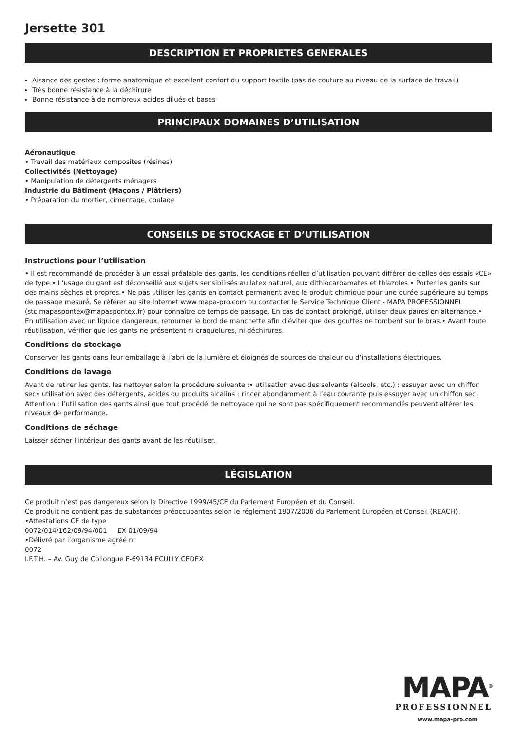Jersette 301
DESCRIPTION ET PROPRIETES GENERALES
Aisance des gestes : forme anatomique et excellent confort du support textile (pas de couture au niveau de la surface de travail)
Très bonne résistance à la déchirure
Bonne résistance à de nombreux acides dilués et bases
PRINCIPAUX DOMAINES D’UTILISATION
Aéronautique
• Travail des matériaux composites (résines)
Collectivités (Nettoyage)
• Manipulation de détergents ménagers
Industrie du Bâtiment (Maçons / Plâtriers)
• Préparation du mortier, cimentage, coulage
CONSEILS DE STOCKAGE ET D’UTILISATION
Instructions pour l’utilisation
• Il est recommandé de procéder à un essai préalable des gants, les conditions réelles d’utilisation pouvant différer de celles des essais «CE» de type.• L’usage du gant est déconseillé aux sujets sensibilisés au latex naturel, aux dithiocarbamates et thiazoles.• Porter les gants sur des mains sèches et propres.• Ne pas utiliser les gants en contact permanent avec le produit chimique pour une durée supérieure au temps de passage mesuré. Se référer au site Internet www.mapa-pro.com ou contacter le Service Technique Client - MAPA PROFESSIONNEL (stc.mapaspontex@mapaspontex.fr) pour connaître ce temps de passage. En cas de contact prolongé, utiliser deux paires en alternance.• En utilisation avec un liquide dangereux, retourner le bord de manchette afin d’éviter que des gouttes ne tombent sur le bras.• Avant toute réutilisation, vérifier que les gants ne présentent ni craquelures, ni déchirures.
Conditions de stockage
Conserver les gants dans leur emballage à l’abri de la lumière et éloignés de sources de chaleur ou d’installations électriques.
Conditions de lavage
Avant de retirer les gants, les nettoyer selon la procédure suivante :• utilisation avec des solvants (alcools, etc.) : essuyer avec un chiffon sec• utilisation avec des détergents, acides ou produits alcalins : rincer abondamment à l’eau courante puis essuyer avec un chiffon sec. Attention : l’utilisation des gants ainsi que tout procédé de nettoyage qui ne sont pas spécifiquement recommandés peuvent altérer les niveaux de performance.
Conditions de séchage
Laisser sécher l’intérieur des gants avant de les réutiliser.
LÉGISLATION
Ce produit n’est pas dangereux selon la Directive 1999/45/CE du Parlement Européen et du Conseil.
Ce produit ne contient pas de substances préoccupantes selon le réglement 1907/2006 du Parlement Européen et Conseil (REACH).
•Attestations CE de type
0072/014/162/09/94/001 EX 01/09/94
•Délivré par l’organisme agréé nr
0072
I.F.T.H. – Av. Guy de Collongue F-69134 ECULLY CEDEX
MAPA<sup>®</sup>
PROFESSIONNEL
www.mapa-pro.com